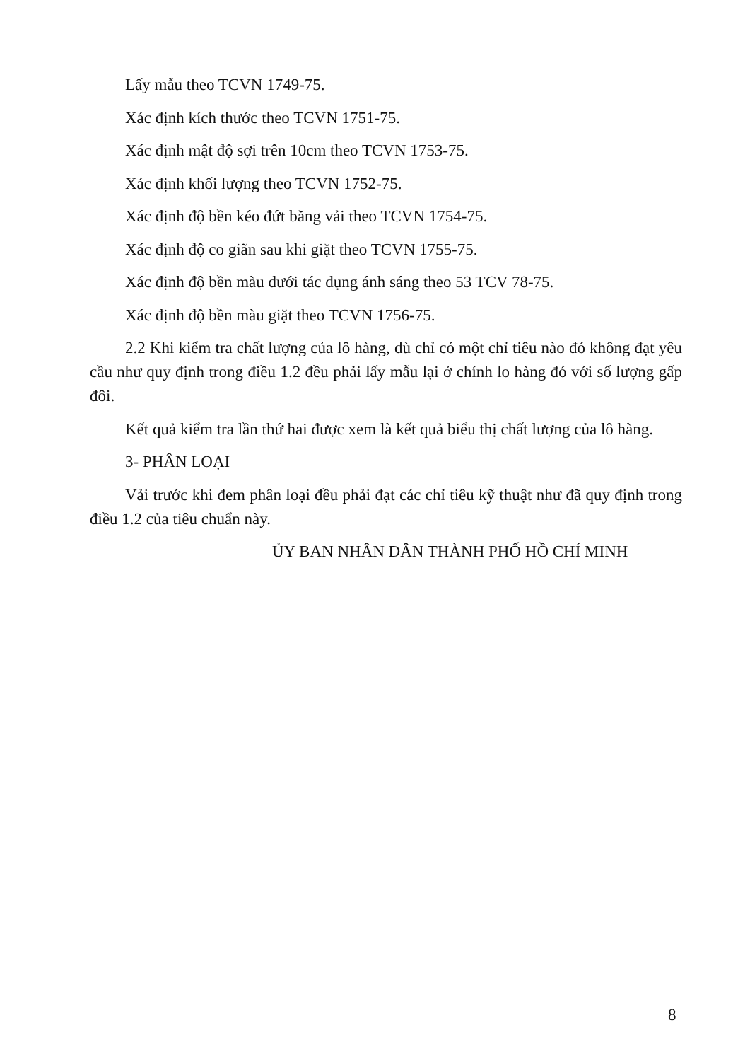Lấy mẫu theo TCVN 1749-75.
Xác định kích thước theo TCVN 1751-75.
Xác định mật độ sợi trên 10cm theo TCVN 1753-75.
Xác định khối lượng theo TCVN 1752-75.
Xác định độ bền kéo đứt băng vải theo TCVN 1754-75.
Xác định độ co giãn sau khi giặt theo TCVN 1755-75.
Xác định độ bền màu dưới tác dụng ánh sáng theo 53 TCV 78-75.
Xác định độ bền màu giặt theo TCVN 1756-75.
2.2 Khi kiểm tra chất lượng của lô hàng, dù chỉ có một chỉ tiêu nào đó không đạt yêu cầu như quy định trong điều 1.2 đều phải lấy mẫu lại ở chính lo hàng đó với số lượng gấp đôi.
Kết quả kiểm tra lần thứ hai được xem là kết quả biểu thị chất lượng của lô hàng.
3- PHÂN LOẠI
Vải trước khi đem phân loại đều phải đạt các chỉ tiêu kỹ thuật như đã quy định trong điều 1.2 của tiêu chuẩn này.
ỦY BAN NHÂN DÂN THÀNH PHỐ HỒ CHÍ MINH
8